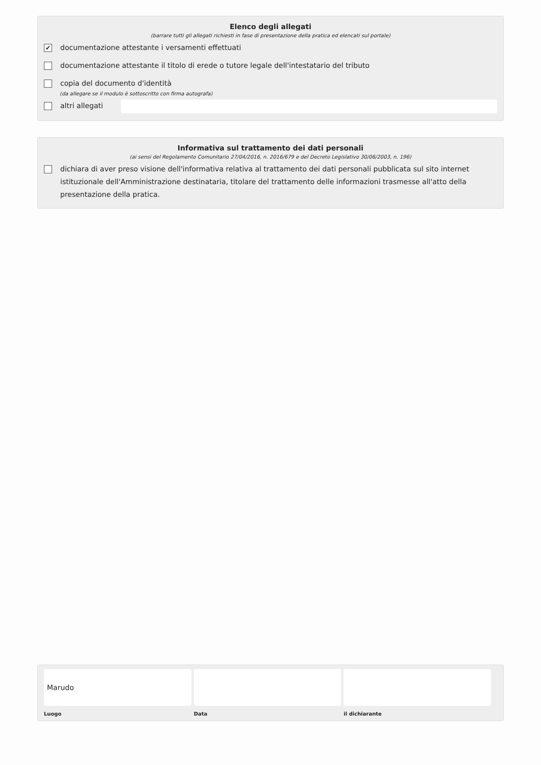Elenco degli allegati
(barrare tutti gli allegati richiesti in fase di presentazione della pratica ed elencati sul portale)
✔ documentazione attestante i versamenti effettuati
documentazione attestante il titolo di erede o tutore legale dell'intestatario del tributo
copia del documento d'identità
(da allegare se il modulo è sottoscritto con firma autografa)
altri allegati
Informativa sul trattamento dei dati personali
(ai sensi del Regolamento Comunitario 27/04/2016, n. 2016/679 e del Decreto Legislativo 30/06/2003, n. 196)
dichiara di aver preso visione dell'informativa relativa al trattamento dei dati personali pubblicata sul sito internet istituzionale dell'Amministrazione destinataria, titolare del trattamento delle informazioni trasmesse all'atto della presentazione della pratica.
Marudo
Luogo
Data il dichiarante